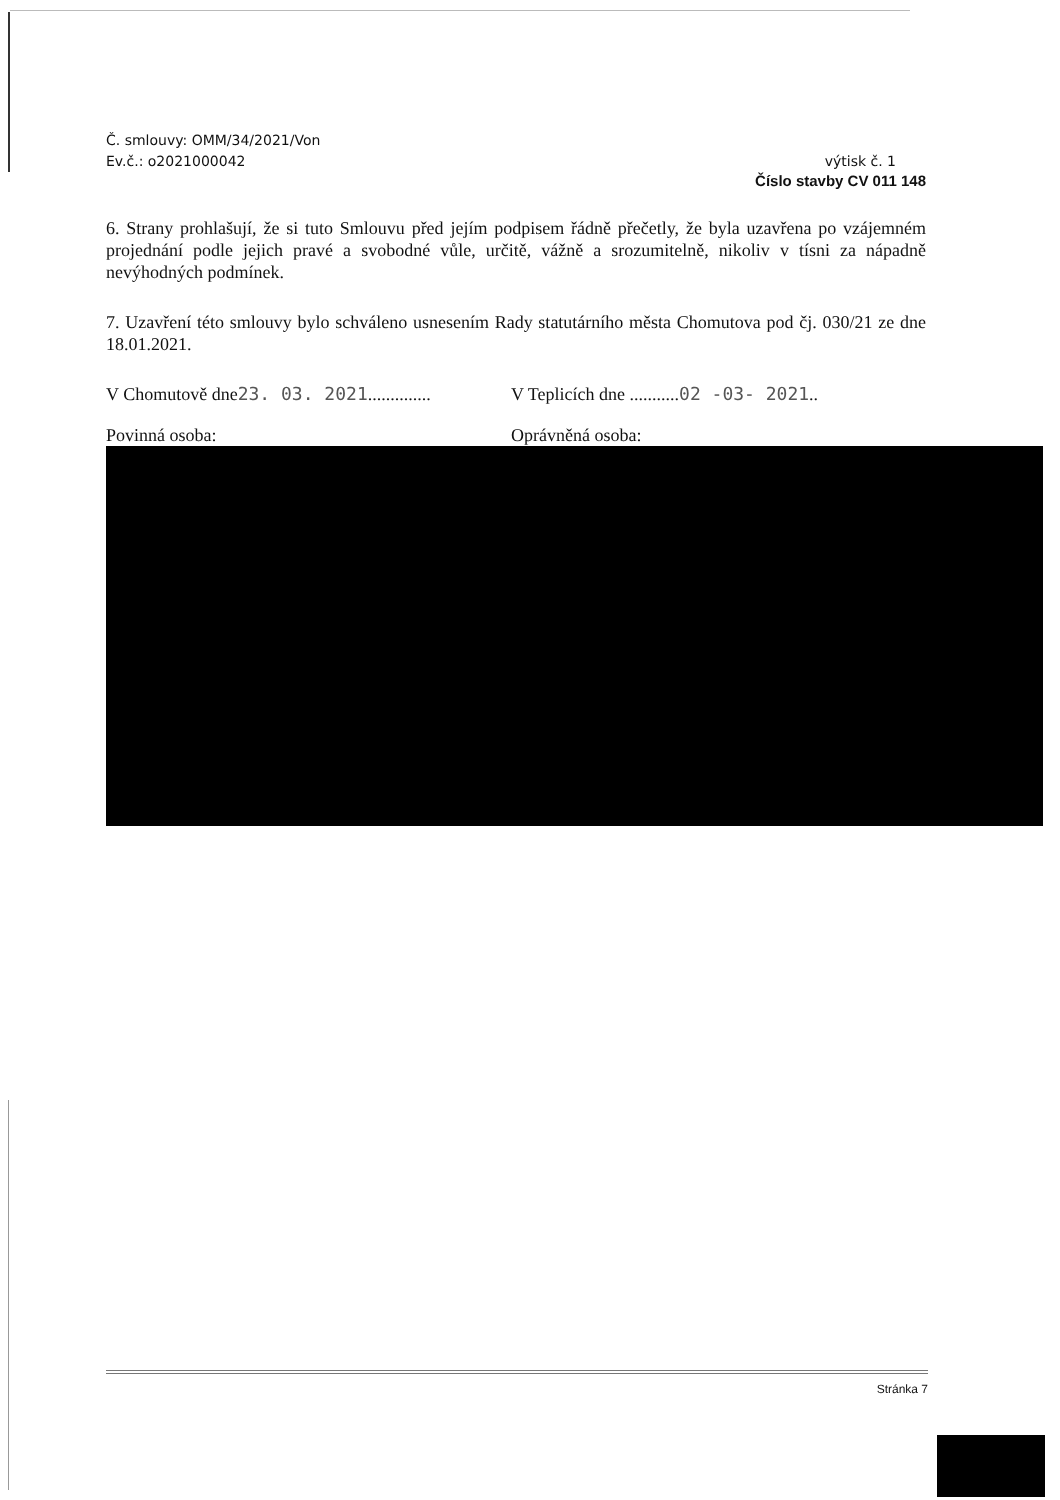Č. smlouvy: OMM/34/2021/Von
Ev.č.: o2021000042 výtisk č. 1
Číslo stavby CV 011 148
6. Strany prohlašují, že si tuto Smlouvu před jejím podpisem řádně přečetly, že byla uzavřena po vzájemném projednání podle jejich pravé a svobodné vůle, určitě, vážně a srozumitelně, nikoliv v tísni za nápadně nevýhodných podmínek.
7. Uzavření této smlouvy bylo schváleno usnesením Rady statutárního města Chomutova pod čj. 030/21 ze dne 18.01.2021.
V Chomutově dne23. 03. 2021..............
V Teplicích dne ...........02 -03- 2021..
Povinná osoba: Oprávněná osoba:
Stránka 7